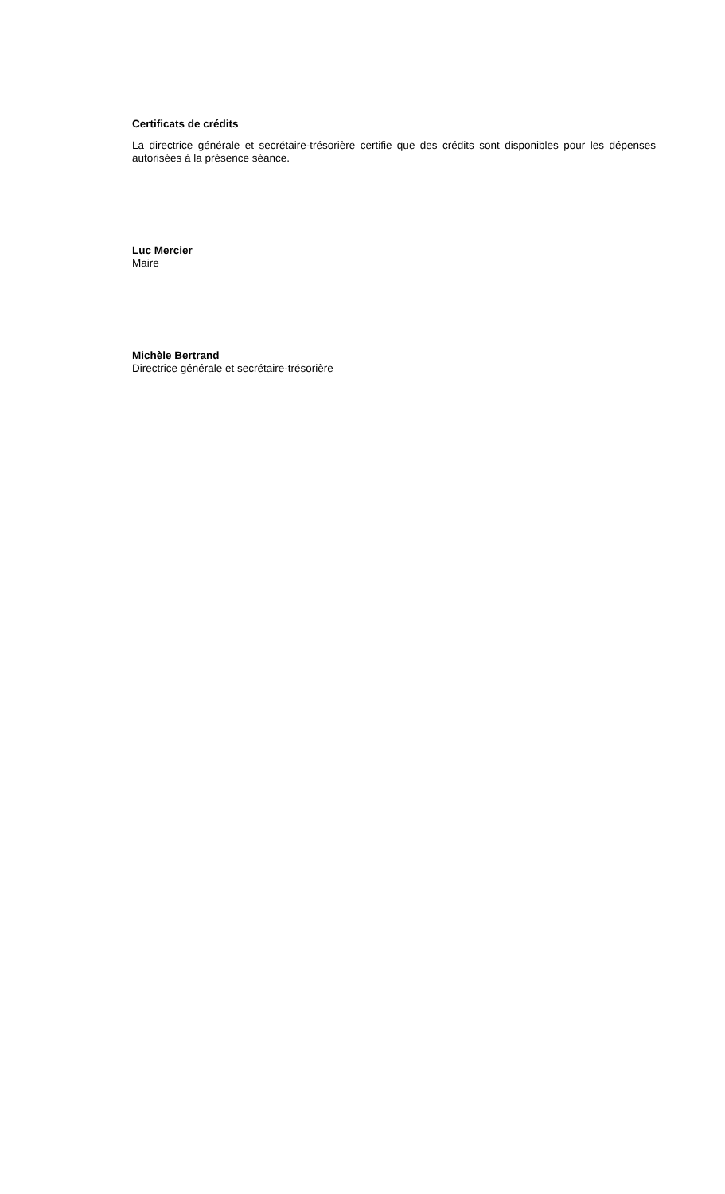Certificats de crédits
La directrice générale et secrétaire-trésorière certifie que des crédits sont disponibles pour les dépenses autorisées à la présence séance.
Luc Mercier
Maire
Michèle Bertrand
Directrice générale et secrétaire-trésorière